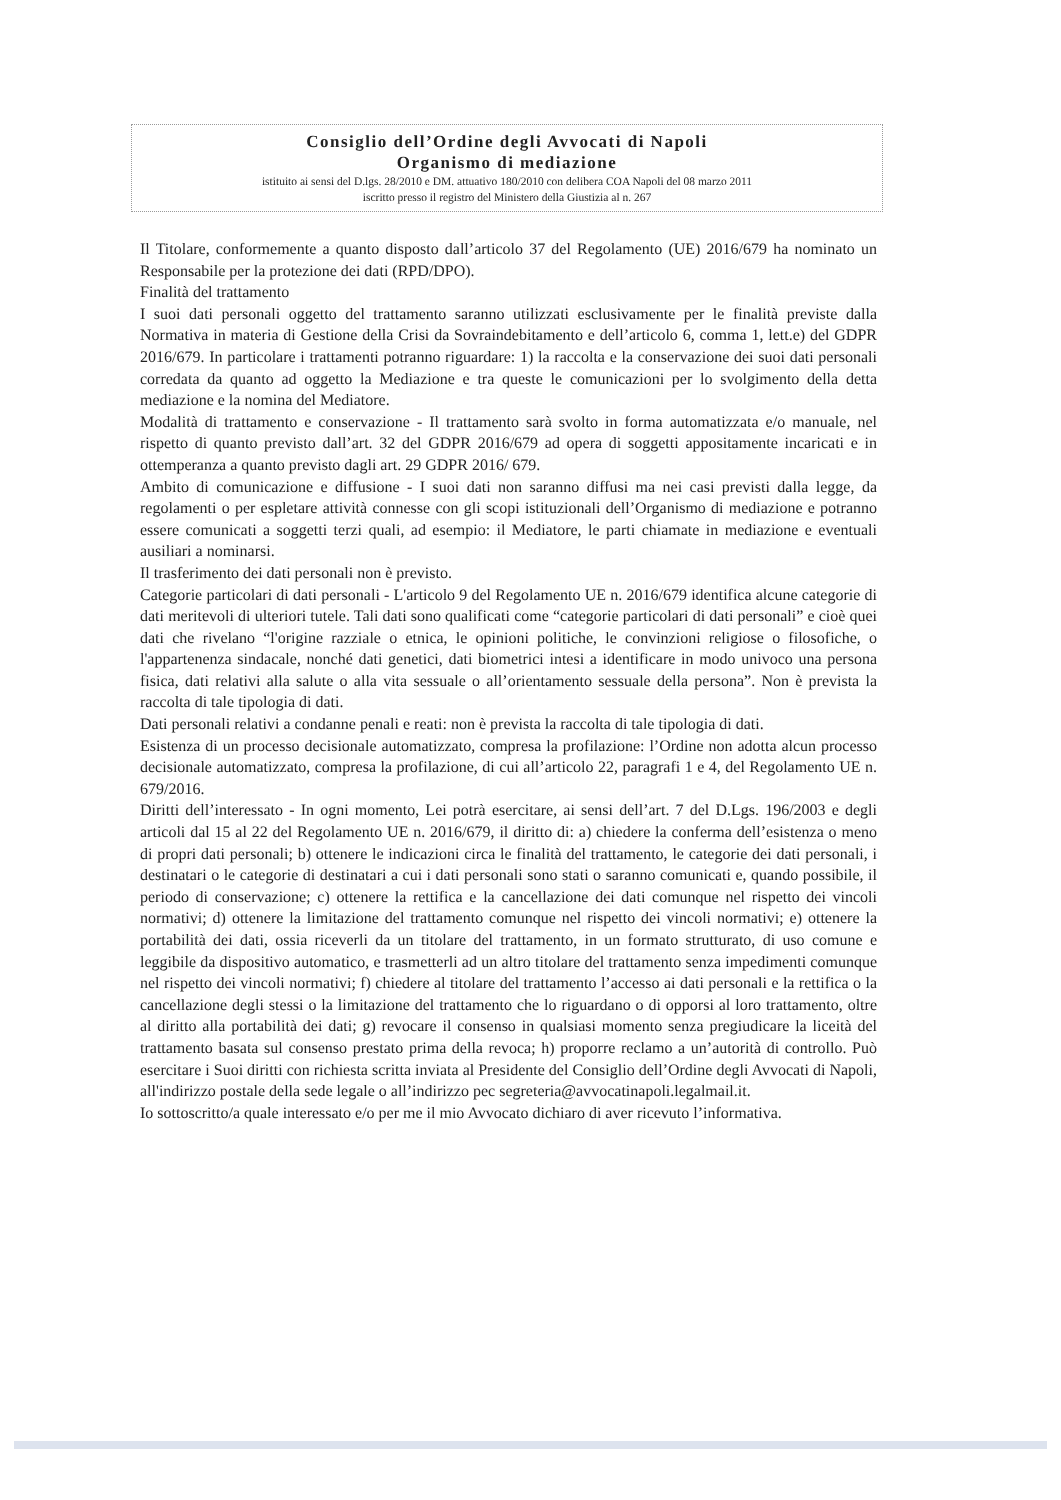Consiglio dell’Ordine degli Avvocati di Napoli
Organismo di mediazione
istituito ai sensi del D.lgs. 28/2010 e DM. attuativo 180/2010 con delibera COA Napoli del 08 marzo 2011
iscritto presso il registro del Ministero della Giustizia al n. 267
Il Titolare, conformemente a quanto disposto dall’articolo 37 del Regolamento (UE) 2016/679 ha nominato un Responsabile per la protezione dei dati (RPD/DPO).
Finalità del trattamento
I suoi dati personali oggetto del trattamento saranno utilizzati esclusivamente per le finalità previste dalla Normativa in materia di Gestione della Crisi da Sovraindebitamento e dell’articolo 6, comma 1, lett.e) del GDPR 2016/679. In particolare i trattamenti potranno riguardare: 1) la raccolta e la conservazione dei suoi dati personali corredata da quanto ad oggetto la Mediazione e tra queste le comunicazioni per lo svolgimento della detta mediazione e la nomina del Mediatore.
Modalità di trattamento e conservazione - Il trattamento sarà svolto in forma automatizzata e/o manuale, nel rispetto di quanto previsto dall’art. 32 del GDPR 2016/679 ad opera di soggetti appositamente incaricati e in ottemperanza a quanto previsto dagli art. 29 GDPR 2016/ 679.
Ambito di comunicazione e diffusione - I suoi dati non saranno diffusi ma nei casi previsti dalla legge, da regolamenti o per espletare attività connesse con gli scopi istituzionali dell’Organismo di mediazione e potranno essere comunicati a soggetti terzi quali, ad esempio: il Mediatore, le parti chiamate in mediazione e eventuali ausiliari a nominarsi.
Il trasferimento dei dati personali non è previsto.
Categorie particolari di dati personali - L'articolo 9 del Regolamento UE n. 2016/679 identifica alcune categorie di dati meritevoli di ulteriori tutele. Tali dati sono qualificati come “categorie particolari di dati personali” e cioè quei dati che rivelano “l'origine razziale o etnica, le opinioni politiche, le convinzioni religiose o filosofiche, o l'appartenenza sindacale, nonché dati genetici, dati biometrici intesi a identificare in modo univoco una persona fisica, dati relativi alla salute o alla vita sessuale o all’orientamento sessuale della persona”. Non è prevista la raccolta di tale tipologia di dati.
Dati personali relativi a condanne penali e reati: non è prevista la raccolta di tale tipologia di dati.
Esistenza di un processo decisionale automatizzato, compresa la profilazione: l’Ordine non adotta alcun processo decisionale automatizzato, compresa la profilazione, di cui all’articolo 22, paragrafi 1 e 4, del Regolamento UE n. 679/2016.
Diritti dell’interessato - In ogni momento, Lei potrà esercitare, ai sensi dell’art. 7 del D.Lgs. 196/2003 e degli articoli dal 15 al 22 del Regolamento UE n. 2016/679, il diritto di: a) chiedere la conferma dell’esistenza o meno di propri dati personali; b) ottenere le indicazioni circa le finalità del trattamento, le categorie dei dati personali, i destinatari o le categorie di destinatari a cui i dati personali sono stati o saranno comunicati e, quando possibile, il periodo di conservazione; c) ottenere la rettifica e la cancellazione dei dati comunque nel rispetto dei vincoli normativi; d) ottenere la limitazione del trattamento comunque nel rispetto dei vincoli normativi; e) ottenere la portabilità dei dati, ossia riceverli da un titolare del trattamento, in un formato strutturato, di uso comune e leggibile da dispositivo automatico, e trasmetterli ad un altro titolare del trattamento senza impedimenti comunque nel rispetto dei vincoli normativi; f) chiedere al titolare del trattamento l’accesso ai dati personali e la rettifica o la cancellazione degli stessi o la limitazione del trattamento che lo riguardano o di opporsi al loro trattamento, oltre al diritto alla portabilità dei dati; g) revocare il consenso in qualsiasi momento senza pregiudicare la liceità del trattamento basata sul consenso prestato prima della revoca; h) proporre reclamo a un’autorità di controllo. Può esercitare i Suoi diritti con richiesta scritta inviata al Presidente del Consiglio dell’Ordine degli Avvocati di Napoli, all'indirizzo postale della sede legale o all’indirizzo pec segreteria@avvocatinapoli.legalmail.it.
Io sottoscritto/a quale interessato e/o per me il mio Avvocato dichiaro di aver ricevuto l’informativa.